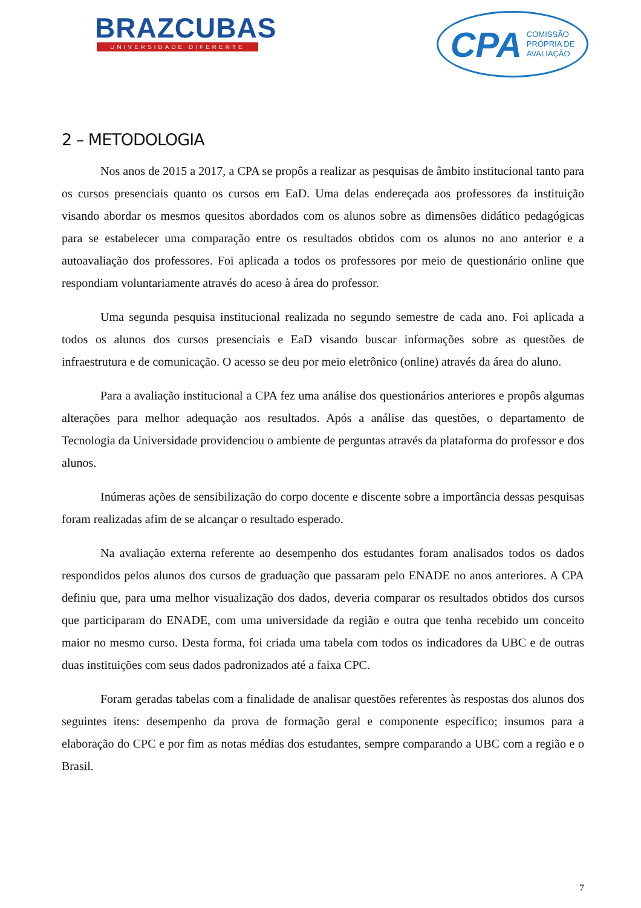BRAZCUBAS
UNIVERSIDADE DIFERENTE
CPA COMISSÃO
PRÓPRIA DE
AVALIAÇÃO
2 – METODOLOGIA
Nos anos de 2015 a 2017, a CPA se propôs a realizar as pesquisas de âmbito institucional tanto para os cursos presenciais quanto os cursos em EaD. Uma delas endereçada aos professores da instituição visando abordar os mesmos quesitos abordados com os alunos sobre as dimensões didático pedagógicas para se estabelecer uma comparação entre os resultados obtidos com os alunos no ano anterior e a autoavaliação dos professores. Foi aplicada a todos os professores por meio de questionário online que respondiam voluntariamente através do aceso à área do professor.
Uma segunda pesquisa institucional realizada no segundo semestre de cada ano. Foi aplicada a todos os alunos dos cursos presenciais e EaD visando buscar informações sobre as questões de infraestrutura e de comunicação. O acesso se deu por meio eletrônico (online) através da área do aluno.
Para a avaliação institucional a CPA fez uma análise dos questionários anteriores e propôs algumas alterações para melhor adequação aos resultados. Após a análise das questões, o departamento de Tecnologia da Universidade providenciou o ambiente de perguntas através da plataforma do professor e dos alunos.
Inúmeras ações de sensibilização do corpo docente e discente sobre a importância dessas pesquisas foram realizadas afim de se alcançar o resultado esperado.
Na avaliação externa referente ao desempenho dos estudantes foram analisados todos os dados respondidos pelos alunos dos cursos de graduação que passaram pelo ENADE no anos anteriores. A CPA definiu que, para uma melhor visualização dos dados, deveria comparar os resultados obtidos dos cursos que participaram do ENADE, com uma universidade da região e outra que tenha recebido um conceito maior no mesmo curso. Desta forma, foi criada uma tabela com todos os indicadores da UBC e de outras duas instituições com seus dados padronizados até a faixa CPC.
Foram geradas tabelas com a finalidade de analisar questões referentes às respostas dos alunos dos seguintes itens: desempenho da prova de formação geral e componente específico; insumos para a elaboração do CPC e por fim as notas médias dos estudantes, sempre comparando a UBC com a região e o Brasil.
7